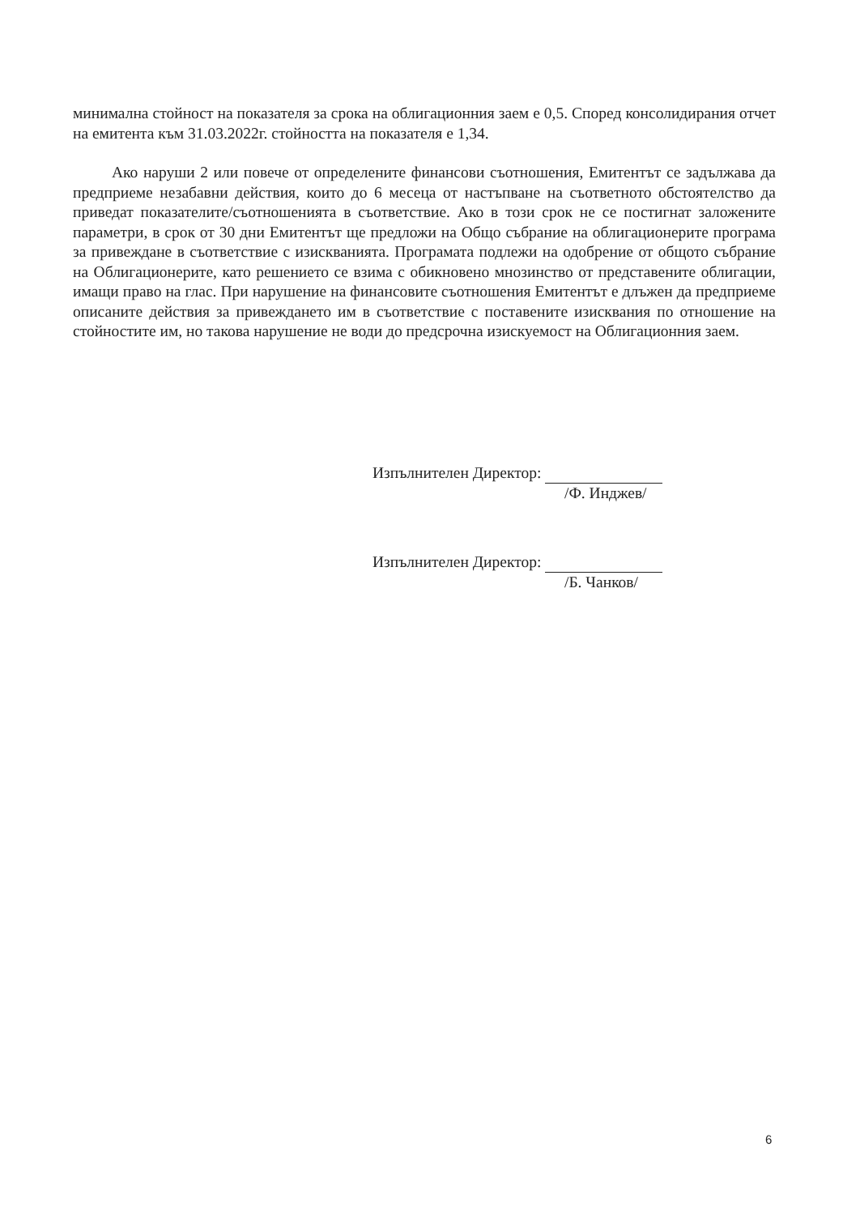минимална стойност на показателя за срока на облигационния заем е 0,5. Според консолидирания отчет на емитента към 31.03.2022г. стойността на показателя е 1,34.
Ако наруши 2 или повече от определените финансови съотношения, Емитентът се задължава да предприеме незабавни действия, които до 6 месеца от настъпване на съответното обстоятелство да приведат показателите/съотношенията в съответствие. Ако в този срок не се постигнат заложените параметри, в срок от 30 дни Емитентът ще предложи на Общо събрание на облигационерите програма за привеждане в съответствие с изискванията. Програмата подлежи на одобрение от общото събрание на Облигационерите, като решението се взима с обикновено мнозинство от представените облигации, имащи право на глас. При нарушение на финансовите съотношения Емитентът е длъжен да предприеме описаните действия за привеждането им в съответствие с поставените изисквания по отношение на стойностите им, но такова нарушение не води до предсрочна изискуемост на Облигационния заем.
Изпълнителен Директор:
/Ф. Инджев/
Изпълнителен Директор:
/Б. Чанков/
6